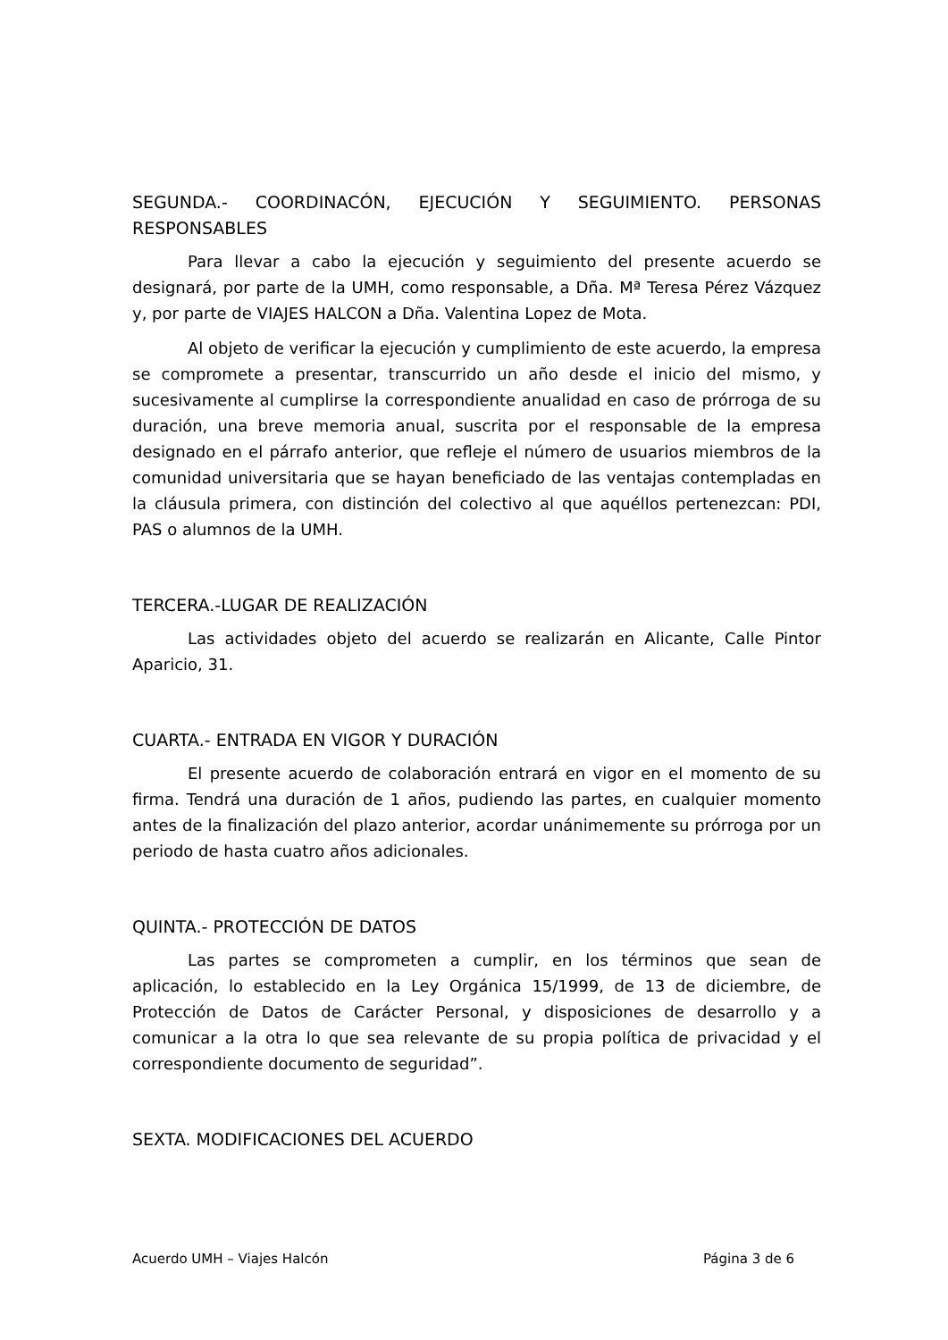SEGUNDA.- COORDINACÓN, EJECUCIÓN Y SEGUIMIENTO. PERSONAS RESPONSABLES
Para llevar a cabo la ejecución y seguimiento del presente acuerdo se designará, por parte de la UMH, como responsable, a Dña. Mª Teresa Pérez Vázquez y, por parte de VIAJES HALCON a Dña. Valentina Lopez de Mota.
Al objeto de verificar la ejecución y cumplimiento de este acuerdo, la empresa se compromete a presentar, transcurrido un año desde el inicio del mismo, y sucesivamente al cumplirse la correspondiente anualidad en caso de prórroga de su duración, una breve memoria anual, suscrita por el responsable de la empresa designado en el párrafo anterior, que refleje el número de usuarios miembros de la comunidad universitaria que se hayan beneficiado de las ventajas contempladas en la cláusula primera, con distinción del colectivo al que aquéllos pertenezcan: PDI, PAS o alumnos de la UMH.
TERCERA.-LUGAR DE REALIZACIÓN
Las actividades objeto del acuerdo se realizarán en Alicante, Calle Pintor Aparicio, 31.
CUARTA.- ENTRADA EN VIGOR Y DURACIÓN
El presente acuerdo de colaboración entrará en vigor en el momento de su firma. Tendrá una duración de 1 años, pudiendo las partes, en cualquier momento antes de la finalización del plazo anterior, acordar unánimemente su prórroga por un periodo de hasta cuatro años adicionales.
QUINTA.- PROTECCIÓN DE DATOS
Las partes se comprometen a cumplir, en los términos que sean de aplicación, lo establecido en la Ley Orgánica 15/1999, de 13 de diciembre, de Protección de Datos de Carácter Personal, y disposiciones de desarrollo y a comunicar a la otra lo que sea relevante de su propia política de privacidad y el correspondiente documento de seguridad”.
SEXTA. MODIFICACIONES DEL ACUERDO
Acuerdo UMH – Viajes Halcón Página 3 de 6